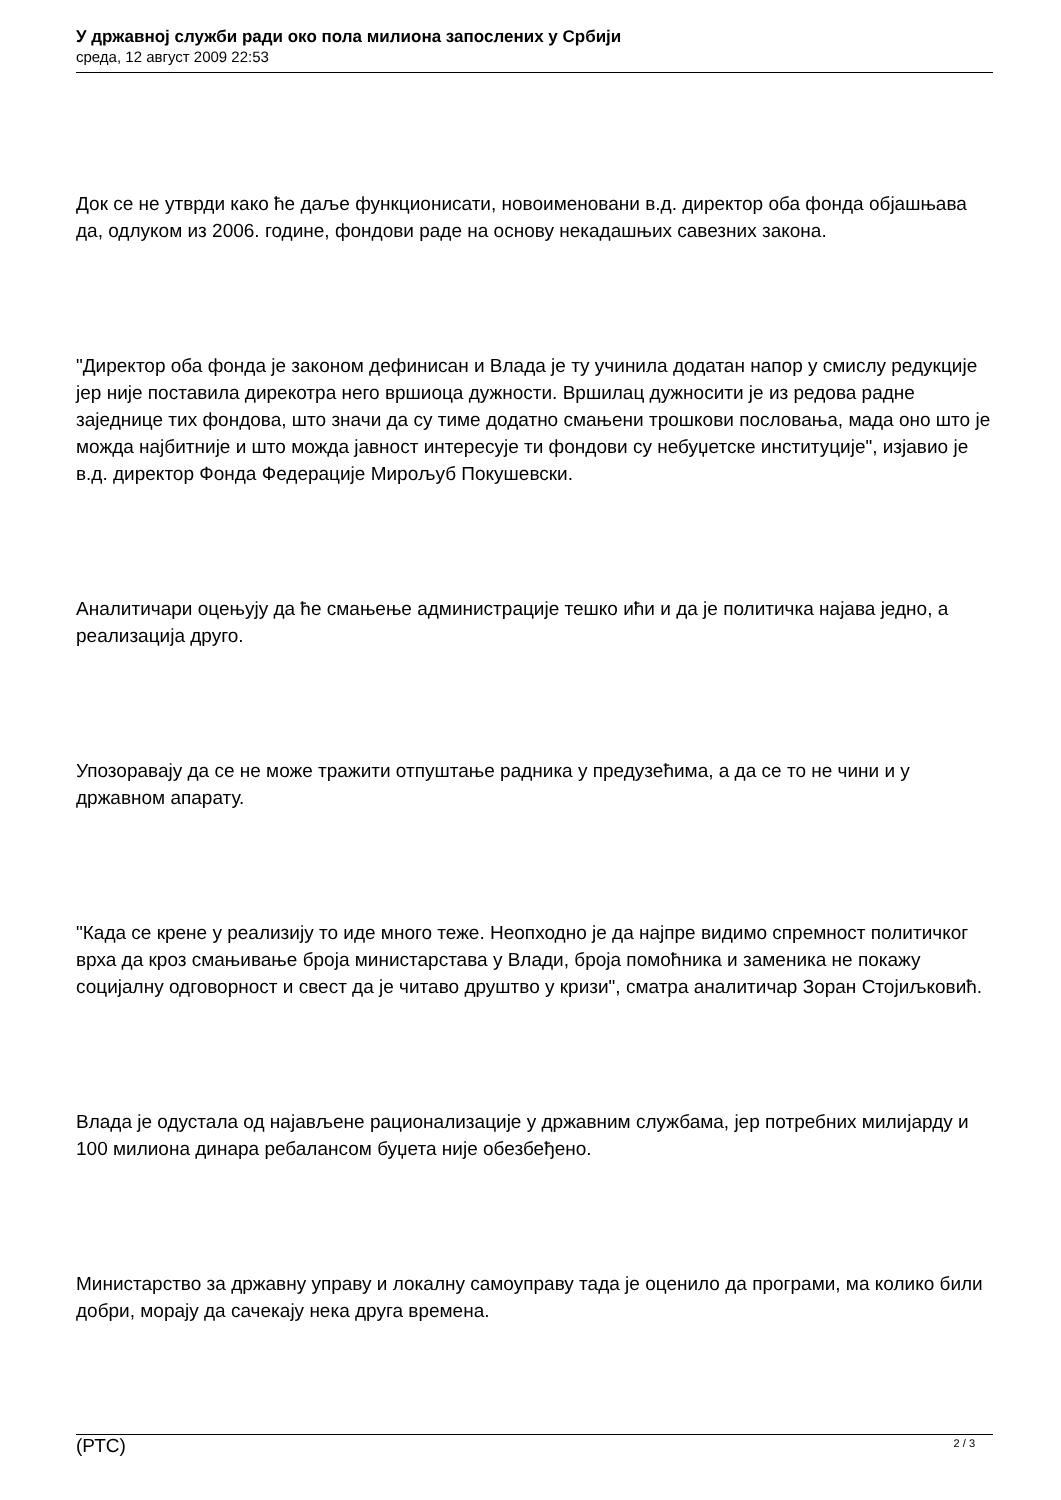У државној служби ради око пола милиона запослених у Србији
среда, 12 август 2009 22:53
Док се не утврди како ће даље функционисати, новоименовани в.д. директор оба фонда објашњава да, одлуком из 2006. године, фондови раде на основу некадашњих савезних закона.
"Директор оба фонда је законом дефинисан и Влада је ту учинила додатан напор у смислу редукције јер није поставила дирекотра него вршиоца дужности. Вршилац дужносити је из редова радне заједнице тих фондова, што значи да су тиме додатно смањени трошкови пословања, мада оно што је можда најбитније и што можда јавност интересује ти фондови су небуџетске институције", изјавио је в.д. директор Фонда Федерације Мирољуб Покушевски.
Аналитичари оцењују да ће смањење администрације тешко ићи и да је политичка најава једно, а реализација друго.
Упозоравају да се не може тражити отпуштање радника у предузећима, а да се то не чини и у државном апарату.
"Када се крене у реализију то иде много теже. Неопходно је да најпре видимо спремност политичког врха да кроз смањивање броја министарстава у Влади, броја помоћника и заменика не покажу социјалну одговорност и свест да је читаво друштво у кризи", сматра аналитичар Зоран Стојиљковић.
Влада је одустала од најављене рационализације у државним службама, јер потребних милијарду и 100 милиона динара ребалансом буџета није обезбеђено.
Министарство за државну управу и локалну самоуправу тада је оценило да програми, ма колико били добри, морају да сачекају нека друга времена.
(РТС)
2 / 3